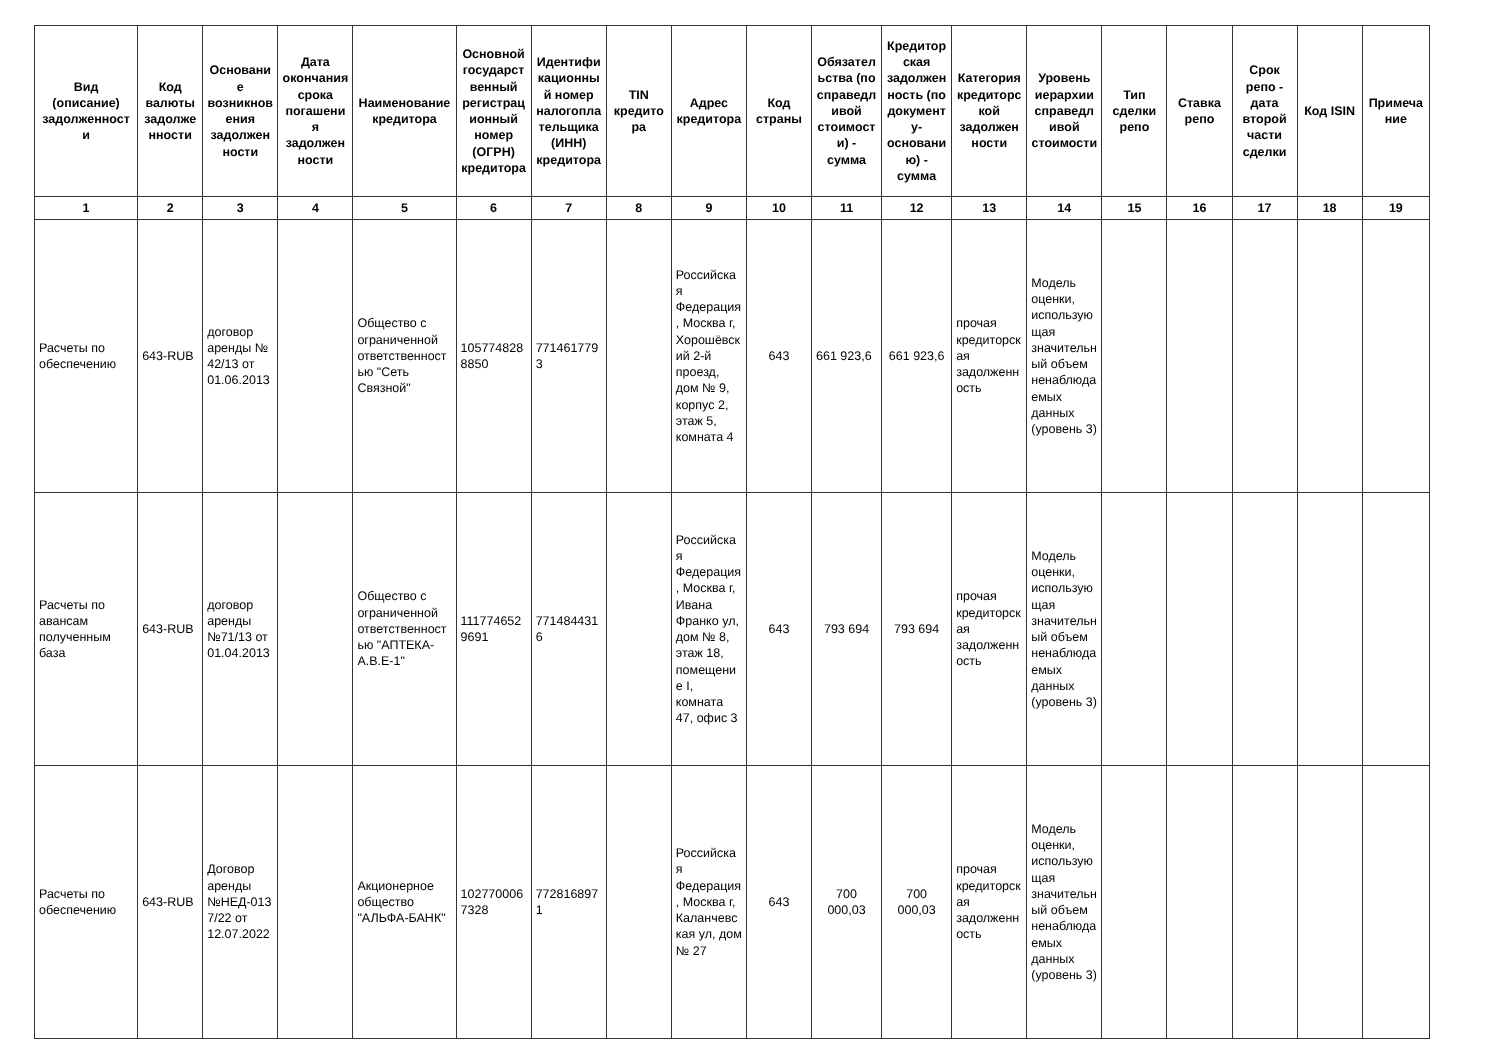| Вид (описание) задолженности | Код валюты задолженности | Основание возникновения задолженности | Дата окончания срока погашения задолженности | Наименование кредитора | Основной государственный регистрационный номер (ОГРН) кредитора | Идентификационный номер налогоплательщика (ИНН) кредитора | TIN кредитора | Адрес кредитора | Код страны | Обязательства (по справедливой стоимости) - сумма | Кредиторская задолженность (по документу-основанию) - сумма | Категория кредиторской задолженности | Уровень иерархии справедливой стоимости | Тип сделки репо | Ставка репо | Срок репо - дата второй части сделки | Код ISIN | Примечание |
| --- | --- | --- | --- | --- | --- | --- | --- | --- | --- | --- | --- | --- | --- | --- | --- | --- | --- | --- |
| 1 | 2 | 3 | 4 | 5 | 6 | 7 | 8 | 9 | 10 | 11 | 12 | 13 | 14 | 15 | 16 | 17 | 18 | 19 |
| Расчеты по обеспечению | 643-RUB | договор аренды № 42/13 от 01.06.2013 | | Общество с ограниченной ответственностью "Сеть Связной" | 1057748288850 | 7714617793 | | Российская Федерация, Москва г, Хорошёвский 2-й проезд, дом № 9, корпус 2, этаж 5, комната 4 | 643 | 661 923,6 | 661 923,6 | прочая кредиторская задолженность | Модель оценки, использующая значительный объем ненаблюдаемых данных (уровень 3) | | | | | |
| Расчеты по авансам полученным база | 643-RUB | договор аренды №71/13 от 01.04.2013 | | Общество с ограниченной ответственностью "АПТЕКА-А.В.Е-1" | 1117746529691 | 7714844316 | | Российская Федерация, Москва г, Ивана Франко ул, дом № 8, этаж 18, помещение I, комната 47, офис 3 | 643 | 793 694 | 793 694 | прочая кредиторская задолженность | Модель оценки, использующая значительный объем ненаблюдаемых данных (уровень 3) | | | | | |
| Расчеты по обеспечению | 643-RUB | Договор аренды №НЕД-0137/22 от 12.07.2022 | | Акционерное общество "АЛЬФА-БАНК" | 1027700067328 | 7728168971 | | Российская Федерация, Москва г, Каланчевская ул, дом № 27 | 643 | 700 000,03 | 700 000,03 | прочая кредиторская задолженность | Модель оценки, использующая значительный объем ненаблюдаемых данных (уровень 3) | | | | | |